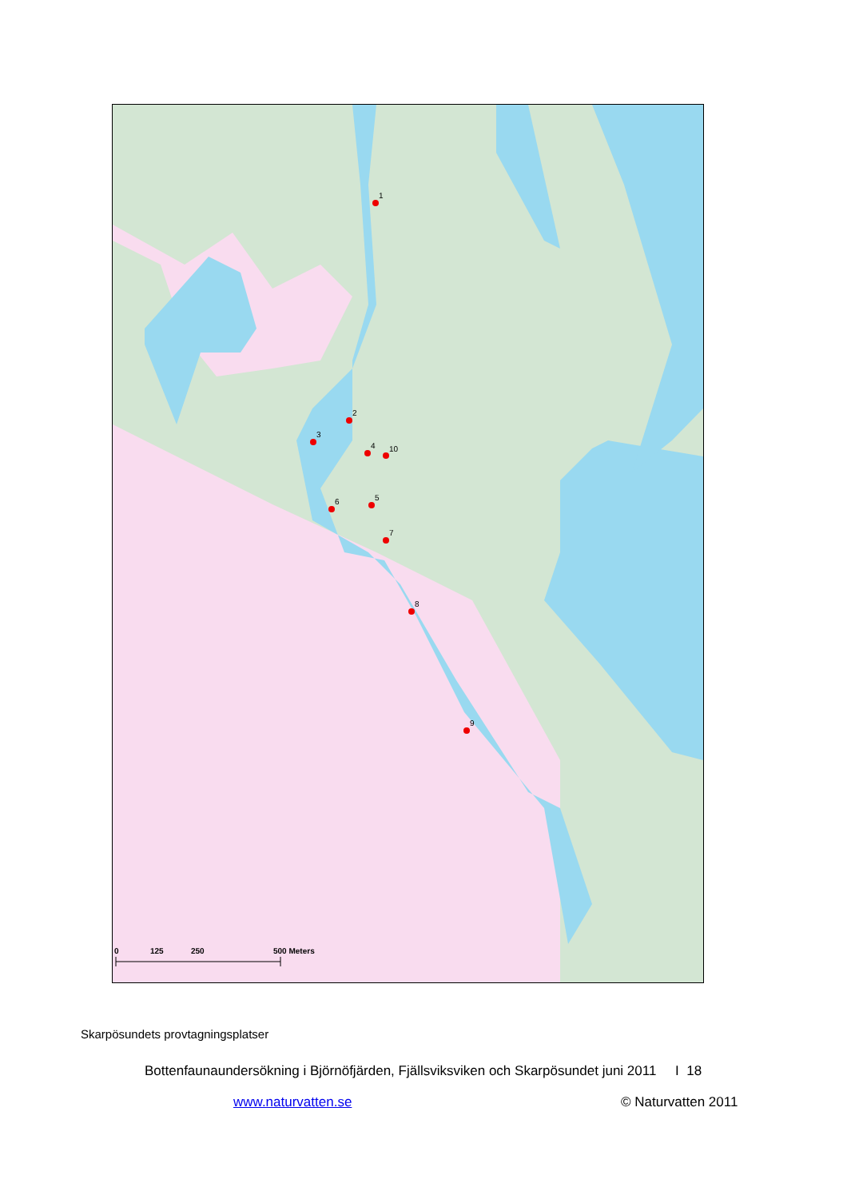1
2
3
4
10
5
6
7
8
9
0
125
250
500 Meters
Skarpösundets provtagningsplatser
Bottenfaunaundersökning i Björnöfjärden, Fjällsviksviken och Skarpösundet juni 2011 I 18
www.naturvatten.se © Naturvatten 2011